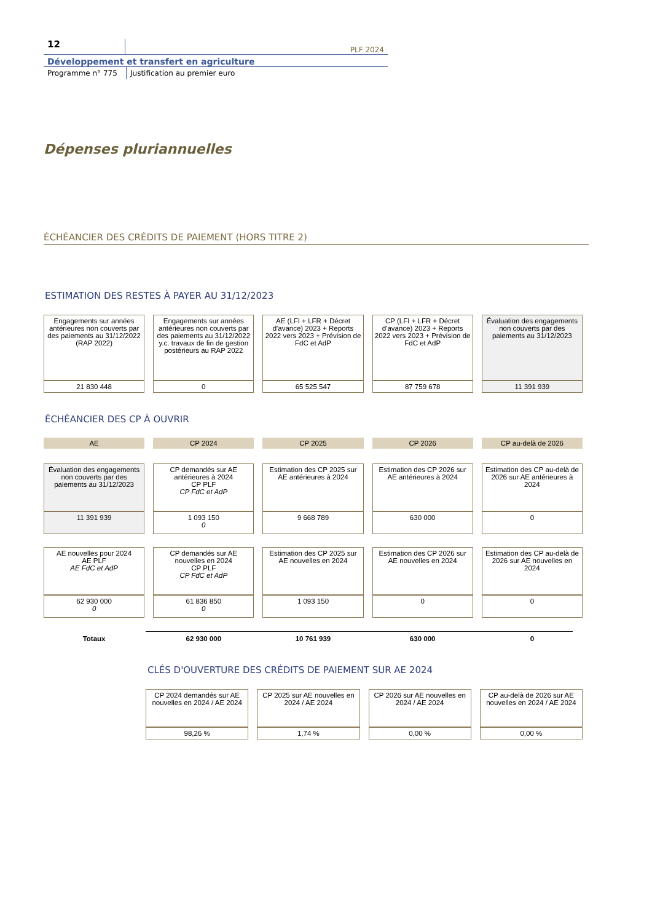12
PLF 2024
Développement et transfert en agriculture
Programme n° 775 Justification au premier euro
Dépenses pluriannuelles
ÉCHÉANCIER DES CRÉDITS DE PAIEMENT (HORS TITRE 2)
ESTIMATION DES RESTES À PAYER AU 31/12/2023
| Engagements sur années antérieures non couverts par des paiements au 31/12/2022 (RAP 2022) | Engagements sur années antérieures non couverts par des paiements au 31/12/2022 y.c. travaux de fin de gestion postérieurs au RAP 2022 | AE (LFI + LFR + Décret d'avance) 2023 + Reports 2022 vers 2023 + Prévision de FdC et AdP | CP (LFI + LFR + Décret d'avance) 2023 + Reports 2022 vers 2023 + Prévision de FdC et AdP | Évaluation des engagements non couverts par des paiements au 31/12/2023 |
| 21 830 448 | 0 | 65 525 547 | 87 759 678 | 11 391 939 |
ÉCHÉANCIER DES CP À OUVRIR
| AE | CP 2024 | CP 2025 | CP 2026 | CP au-delà de 2026 |
| --- | --- | --- | --- | --- |
| Évaluation des engagements non couverts par des paiements au 31/12/2023 | CP demandés sur AE antérieures à 2024 CP PLF CP FdC et AdP | Estimation des CP 2025 sur AE antérieures à 2024 | Estimation des CP 2026 sur AE antérieures à 2024 | Estimation des CP au-delà de 2026 sur AE antérieures à 2024 |
| 11 391 939 | 1 093 150 0 | 9 668 789 | 630 000 | 0 |
| AE nouvelles pour 2024 AE PLF AE FdC et AdP | CP demandés sur AE nouvelles en 2024 CP PLF CP FdC et AdP | Estimation des CP 2025 sur AE nouvelles en 2024 | Estimation des CP 2026 sur AE nouvelles en 2024 | Estimation des CP au-delà de 2026 sur AE nouvelles en 2024 |
| 62 930 000 0 | 61 836 850 0 | 1 093 150 | 0 | 0 |
| Totaux | 62 930 000 | 10 761 939 | 630 000 | 0 |
CLÉS D'OUVERTURE DES CRÉDITS DE PAIEMENT SUR AE 2024
| CP 2024 demandés sur AE nouvelles en 2024 / AE 2024 | CP 2025 sur AE nouvelles en 2024 / AE 2024 | CP 2026 sur AE nouvelles en 2024 / AE 2024 | CP au-delà de 2026 sur AE nouvelles en 2024 / AE 2024 |
| 98,26 % | 1,74 % | 0,00 % | 0,00 % |